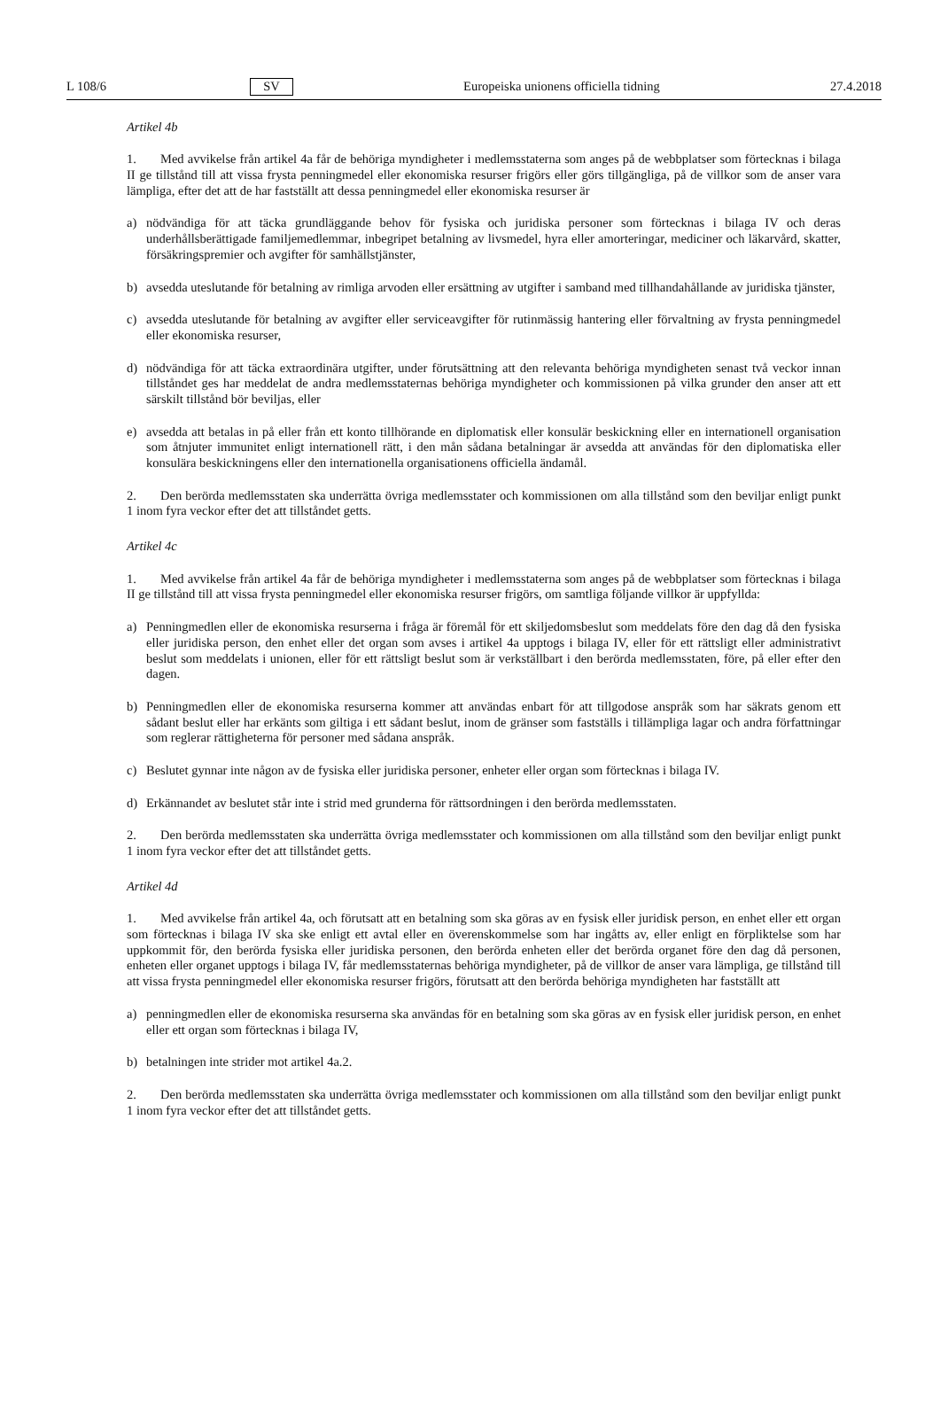L 108/6 SV Europeiska unionens officiella tidning 27.4.2018
Artikel 4b
1. Med avvikelse från artikel 4a får de behöriga myndigheter i medlemsstaterna som anges på de webbplatser som förtecknas i bilaga II ge tillstånd till att vissa frysta penningmedel eller ekonomiska resurser frigörs eller görs tillgängliga, på de villkor som de anser vara lämpliga, efter det att de har fastställt att dessa penningmedel eller ekonomiska resurser är
a) nödvändiga för att täcka grundläggande behov för fysiska och juridiska personer som förtecknas i bilaga IV och deras underhållsberättigade familjemedlemmar, inbegripet betalning av livsmedel, hyra eller amorteringar, mediciner och läkarvård, skatter, försäkringspremier och avgifter för samhällstjänster,
b) avsedda uteslutande för betalning av rimliga arvoden eller ersättning av utgifter i samband med tillhandahållande av juridiska tjänster,
c) avsedda uteslutande för betalning av avgifter eller serviceavgifter för rutinmässig hantering eller förvaltning av frysta penningmedel eller ekonomiska resurser,
d) nödvändiga för att täcka extraordinära utgifter, under förutsättning att den relevanta behöriga myndigheten senast två veckor innan tillståndet ges har meddelat de andra medlemsstaternas behöriga myndigheter och kommissionen på vilka grunder den anser att ett särskilt tillstånd bör beviljas, eller
e) avsedda att betalas in på eller från ett konto tillhörande en diplomatisk eller konsulär beskickning eller en internationell organisation som åtnjuter immunitet enligt internationell rätt, i den mån sådana betalningar är avsedda att användas för den diplomatiska eller konsulära beskickningens eller den internationella organisationens officiella ändamål.
2. Den berörda medlemsstaten ska underrätta övriga medlemsstater och kommissionen om alla tillstånd som den beviljar enligt punkt 1 inom fyra veckor efter det att tillståndet getts.
Artikel 4c
1. Med avvikelse från artikel 4a får de behöriga myndigheter i medlemsstaterna som anges på de webbplatser som förtecknas i bilaga II ge tillstånd till att vissa frysta penningmedel eller ekonomiska resurser frigörs, om samtliga följande villkor är uppfyllda:
a) Penningmedlen eller de ekonomiska resurserna i fråga är föremål för ett skiljedomsbeslut som meddelats före den dag då den fysiska eller juridiska person, den enhet eller det organ som avses i artikel 4a upptogs i bilaga IV, eller för ett rättsligt eller administrativt beslut som meddelats i unionen, eller för ett rättsligt beslut som är verkställbart i den berörda medlemsstaten, före, på eller efter den dagen.
b) Penningmedlen eller de ekonomiska resurserna kommer att användas enbart för att tillgodose anspråk som har säkrats genom ett sådant beslut eller har erkänts som giltiga i ett sådant beslut, inom de gränser som fastställs i tillämpliga lagar och andra författningar som reglerar rättigheterna för personer med sådana anspråk.
c) Beslutet gynnar inte någon av de fysiska eller juridiska personer, enheter eller organ som förtecknas i bilaga IV.
d) Erkännandet av beslutet står inte i strid med grunderna för rättsordningen i den berörda medlemsstaten.
2. Den berörda medlemsstaten ska underrätta övriga medlemsstater och kommissionen om alla tillstånd som den beviljar enligt punkt 1 inom fyra veckor efter det att tillståndet getts.
Artikel 4d
1. Med avvikelse från artikel 4a, och förutsatt att en betalning som ska göras av en fysisk eller juridisk person, en enhet eller ett organ som förtecknas i bilaga IV ska ske enligt ett avtal eller en överenskommelse som har ingåtts av, eller enligt en förpliktelse som har uppkommit för, den berörda fysiska eller juridiska personen, den berörda enheten eller det berörda organet före den dag då personen, enheten eller organet upptogs i bilaga IV, får medlemsstaternas behöriga myndigheter, på de villkor de anser vara lämpliga, ge tillstånd till att vissa frysta penningmedel eller ekonomiska resurser frigörs, förutsatt att den berörda behöriga myndigheten har fastställt att
a) penningmedlen eller de ekonomiska resurserna ska användas för en betalning som ska göras av en fysisk eller juridisk person, en enhet eller ett organ som förtecknas i bilaga IV,
b) betalningen inte strider mot artikel 4a.2.
2. Den berörda medlemsstaten ska underrätta övriga medlemsstater och kommissionen om alla tillstånd som den beviljar enligt punkt 1 inom fyra veckor efter det att tillståndet getts.